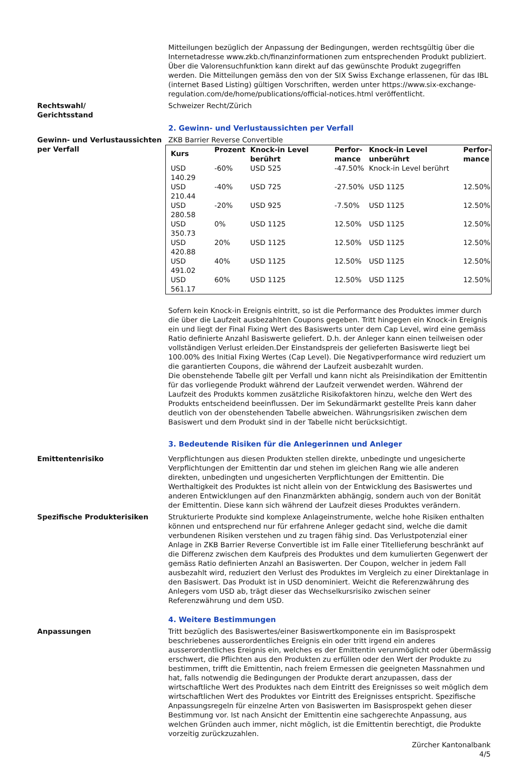Mitteilungen bezüglich der Anpassung der Bedingungen, werden rechtsgültig über die Internetadresse www.zkb.ch/finanzinformationen zum entsprechenden Produkt publiziert. Über die Valorensuchfunktion kann direkt auf das gewünschte Produkt zugegriffen werden. Die Mitteilungen gemäss den von der SIX Swiss Exchange erlassenen, für das IBL (internet Based Listing) gültigen Vorschriften, werden unter https://www.six-exchange-regulation.com/de/home/publications/official-notices.html veröffentlicht.
Rechtswahl/
Gerichtsstand
Schweizer Recht/Zürich
2. Gewinn- und Verlustaussichten per Verfall
Gewinn- und Verlustaussichten per Verfall
ZKB Barrier Reverse Convertible
| Kurs | Prozent | Knock-in Level berührt | Perfor- mance | Knock-in Level unberührt | Perfor- mance |
| --- | --- | --- | --- | --- | --- |
| USD 140.29 | -60% | USD 525 | -47.50% | Knock-in Level berührt | |
| USD 210.44 | -40% | USD 725 | -27.50% | USD 1125 | 12.50% |
| USD 280.58 | -20% | USD 925 | -7.50% | USD 1125 | 12.50% |
| USD 350.73 | 0% | USD 1125 | 12.50% | USD 1125 | 12.50% |
| USD 420.88 | 20% | USD 1125 | 12.50% | USD 1125 | 12.50% |
| USD 491.02 | 40% | USD 1125 | 12.50% | USD 1125 | 12.50% |
| USD 561.17 | 60% | USD 1125 | 12.50% | USD 1125 | 12.50% |
Sofern kein Knock-in Ereignis eintritt, so ist die Performance des Produktes immer durch die über die Laufzeit ausbezahlten Coupons gegeben. Tritt hingegen ein Knock-in Ereignis ein und liegt der Final Fixing Wert des Basiswerts unter dem Cap Level, wird eine gemäss Ratio definierte Anzahl Basiswerte geliefert. D.h. der Anleger kann einen teilweisen oder vollständigen Verlust erleiden.Der Einstandspreis der gelieferten Basiswerte liegt bei 100.00% des Initial Fixing Wertes (Cap Level). Die Negativperformance wird reduziert um die garantierten Coupons, die während der Laufzeit ausbezahlt wurden.
Die obenstehende Tabelle gilt per Verfall und kann nicht als Preisindikation der Emittentin für das vorliegende Produkt während der Laufzeit verwendet werden. Während der Laufzeit des Produkts kommen zusätzliche Risikofaktoren hinzu, welche den Wert des Produkts entscheidend beeinflussen. Der im Sekundärmarkt gestellte Preis kann daher deutlich von der obenstehenden Tabelle abweichen. Währungsrisiken zwischen dem Basiswert und dem Produkt sind in der Tabelle nicht berücksichtigt.
3. Bedeutende Risiken für die Anlegerinnen und Anleger
Emittentenrisiko Verpflichtungen aus diesen Produkten stellen direkte, unbedingte und ungesicherte Verpflichtungen der Emittentin dar und stehen im gleichen Rang wie alle anderen direkten, unbedingten und ungesicherten Verpflichtungen der Emittentin. Die Werthaltigkeit des Produktes ist nicht allein von der Entwicklung des Basiswertes und anderen Entwicklungen auf den Finanzmärkten abhängig, sondern auch von der Bonität der Emittentin. Diese kann sich während der Laufzeit dieses Produktes verändern.
Spezifische Produkterisiken Strukturierte Produkte sind komplexe Anlageinstrumente, welche hohe Risiken enthalten können und entsprechend nur für erfahrene Anleger gedacht sind, welche die damit verbundenen Risiken verstehen und zu tragen fähig sind. Das Verlustpotenzial einer Anlage in ZKB Barrier Reverse Convertible ist im Falle einer Titellieferung beschränkt auf die Differenz zwischen dem Kaufpreis des Produktes und dem kumulierten Gegenwert der gemäss Ratio definierten Anzahl an Basiswerten. Der Coupon, welcher in jedem Fall ausbezahlt wird, reduziert den Verlust des Produktes im Vergleich zu einer Direktanlage in den Basiswert. Das Produkt ist in USD denominiert. Weicht die Referenzwährung des Anlegers vom USD ab, trägt dieser das Wechselkursrisiko zwischen seiner Referenzwährung und dem USD.
4. Weitere Bestimmungen
Anpassungen Tritt bezüglich des Basiswertes/einer Basiswertkomponente ein im Basisprospekt beschriebenes ausserordentliches Ereignis ein oder tritt irgend ein anderes ausserordentliches Ereignis ein, welches es der Emittentin verunmöglicht oder übermässig erschwert, die Pflichten aus den Produkten zu erfüllen oder den Wert der Produkte zu bestimmen, trifft die Emittentin, nach freiem Ermessen die geeigneten Massnahmen und hat, falls notwendig die Bedingungen der Produkte derart anzupassen, dass der wirtschaftliche Wert des Produktes nach dem Eintritt des Ereignisses so weit möglich dem wirtschaftlichen Wert des Produktes vor Eintritt des Ereignisses entspricht. Spezifische Anpassungsregeln für einzelne Arten von Basiswerten im Basisprospekt gehen dieser Bestimmung vor. Ist nach Ansicht der Emittentin eine sachgerechte Anpassung, aus welchen Gründen auch immer, nicht möglich, ist die Emittentin berechtigt, die Produkte vorzeitig zurückzuzahlen.
Zürcher Kantonalbank
4/5